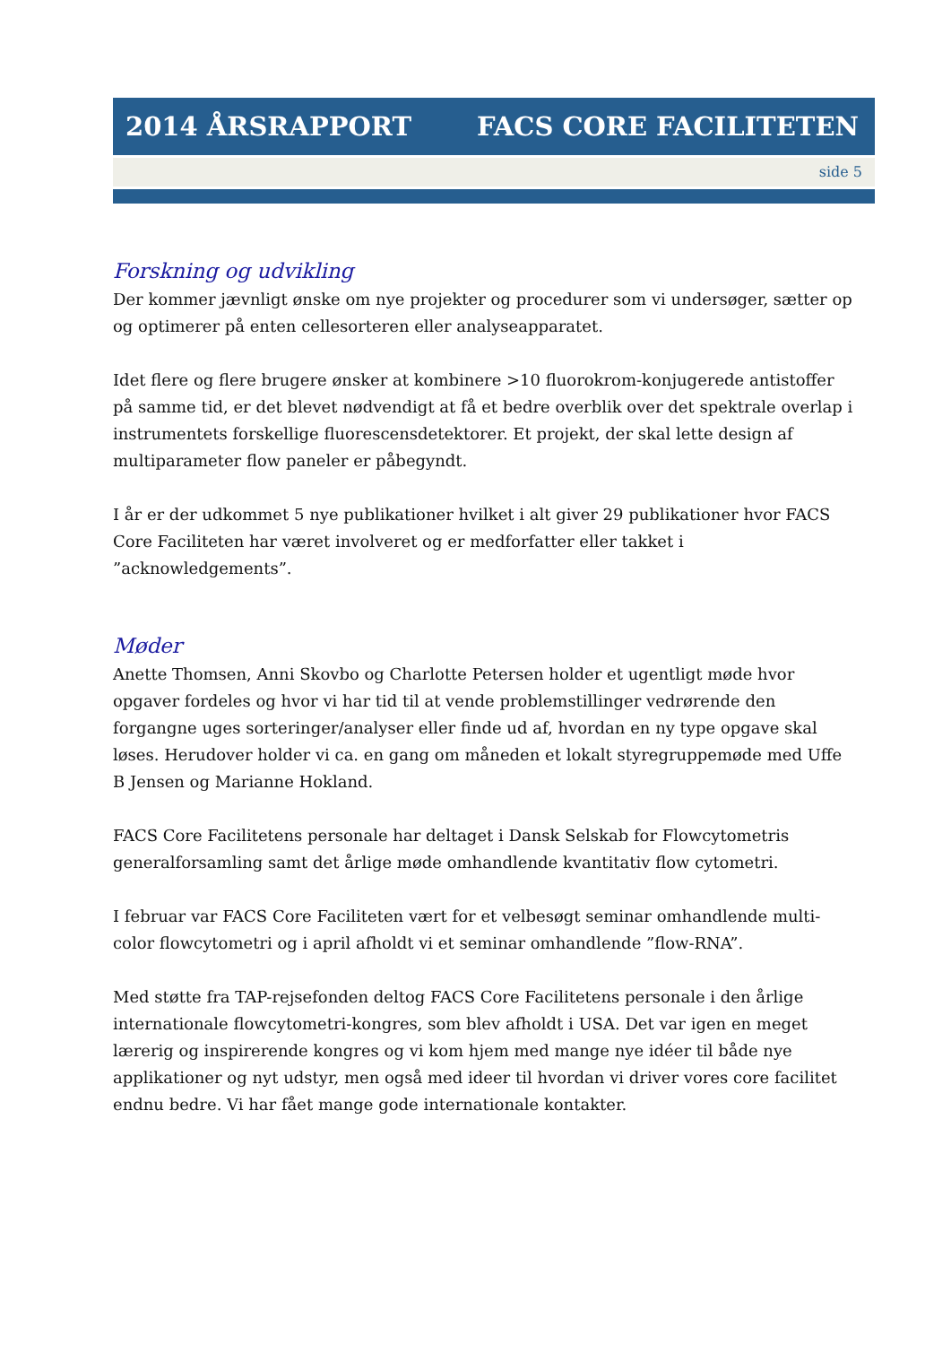2014 ÅRSRAPPORT FACS CORE FACILITETEN
side 5
Forskning og udvikling
Der kommer jævnligt ønske om nye projekter og procedurer som vi undersøger, sætter op og optimerer på enten cellesorteren eller analyseapparatet.
Idet flere og flere brugere ønsker at kombinere >10 fluorokrom-konjugerede antistoffer på samme tid, er det blevet nødvendigt at få et bedre overblik over det spektrale overlap i instrumentets forskellige fluorescensdetektorer. Et projekt, der skal lette design af multiparameter flow paneler er påbegyndt.
I år er der udkommet 5 nye publikationer hvilket i alt giver 29 publikationer hvor FACS Core Faciliteten har været involveret og er medforfatter eller takket i ”acknowledgements”.
Møder
Anette Thomsen, Anni Skovbo og Charlotte Petersen holder et ugentligt møde hvor opgaver fordeles og hvor vi har tid til at vende problemstillinger vedrørende den forgangne uges sorteringer/analyser eller finde ud af, hvordan en ny type opgave skal løses. Herudover holder vi ca. en gang om måneden et lokalt styregruppemøde med Uffe B Jensen og Marianne Hokland.
FACS Core Facilitetens personale har deltaget i Dansk Selskab for Flowcytometris generalforsamling samt det årlige møde omhandlende kvantitativ flow cytometri.
I februar var FACS Core Faciliteten vært for et velbesøgt seminar omhandlende multi-color flowcytometri og i april afholdt vi et seminar omhandlende ”flow-RNA”.
Med støtte fra TAP-rejsefonden deltog FACS Core Facilitetens personale i den årlige internationale flowcytometri-kongres, som blev afholdt i USA. Det var igen en meget lærerig og inspirerende kongres og vi kom hjem med mange nye idéer til både nye applikationer og nyt udstyr, men også med ideer til hvordan vi driver vores core facilitet endnu bedre. Vi har fået mange gode internationale kontakter.